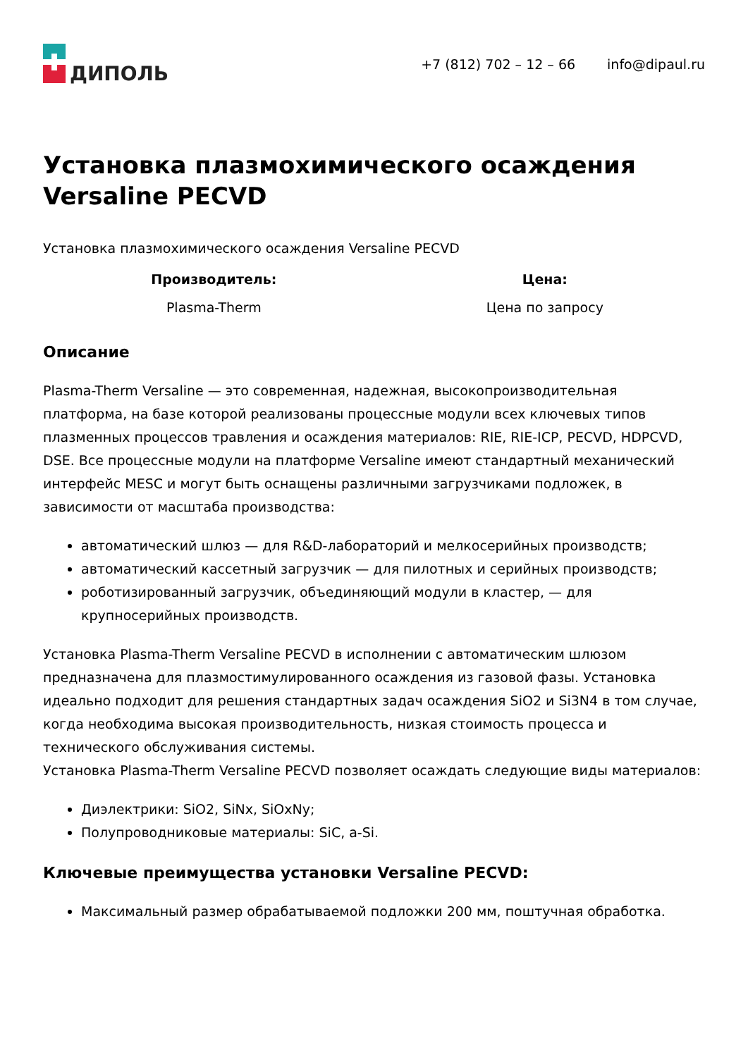ДИПОЛЬ
+7 (812) 702 – 12 – 66 info@dipaul.ru
Установка плазмохимического осаждения Versaline PECVD
Установка плазмохимического осаждения Versaline PECVD
| Производитель: | Цена: |
| --- | --- |
| Plasma-Therm | Цена по запросу |
Описание
Plasma-Therm Versaline — это современная, надежная, высокопроизводительная платформа, на базе которой реализованы процессные модули всех ключевых типов плазменных процессов травления и осаждения материалов: RIE, RIE-ICP, PECVD, HDPCVD, DSE. Все процессные модули на платформе Versaline имеют стандартный механический интерфейс MESC и могут быть оснащены различными загрузчиками подложек, в зависимости от масштаба производства:
автоматический шлюз — для R&D-лабораторий и мелкосерийных производств;
автоматический кассетный загрузчик — для пилотных и серийных производств;
роботизированный загрузчик, объединяющий модули в кластер, — для крупносерийных производств.
Установка Plasma-Therm Versaline PECVD в исполнении с автоматическим шлюзом предназначена для плазмостимулированного осаждения из газовой фазы. Установка идеально подходит для решения стандартных задач осаждения SiO2 и Si3N4 в том случае, когда необходима высокая производительность, низкая стоимость процесса и технического обслуживания системы.
Установка Plasma-Therm Versaline PECVD позволяет осаждать следующие виды материалов:
Диэлектрики: SiO2, SiNx, SiOxNy;
Полупроводниковые материалы: SiC, a-Si.
Ключевые преимущества установки Versaline PECVD:
Максимальный размер обрабатываемой подложки 200 мм, поштучная обработка.